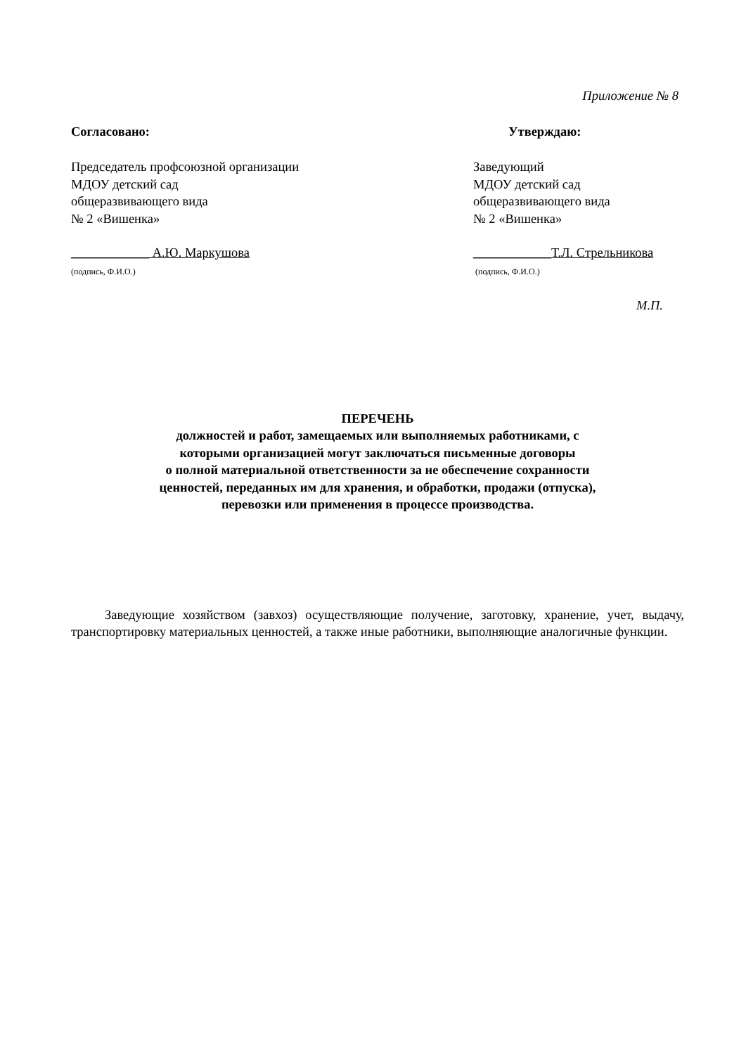Приложение № 8
Согласовано: Утверждаю:
Председатель профсоюзной организации
МДОУ детский сад
общеразвивающего вида
№ 2 «Вишенка»
Заведующий
МДОУ детский сад
общеразвивающего вида
№ 2 «Вишенка»
____________ А.Ю. Маркушова
(подпись, Ф.И.О.)
____________Т.Л. Стрельникова
(подпись, Ф.И.О.)
М.П.
ПЕРЕЧЕНЬ
должностей и работ, замещаемых или выполняемых работниками, с
которыми организацией могут заключаться письменные договоры
о полной материальной ответственности за не обеспечение сохранности
ценностей, переданных им для хранения, и обработки, продажи (отпуска),
перевозки или применения в процессе производства.
Заведующие хозяйством (завхоз) осуществляющие получение, заготовку, хранение, учет, выдачу, транспортировку материальных ценностей, а также иные работники, выполняющие аналогичные функции.